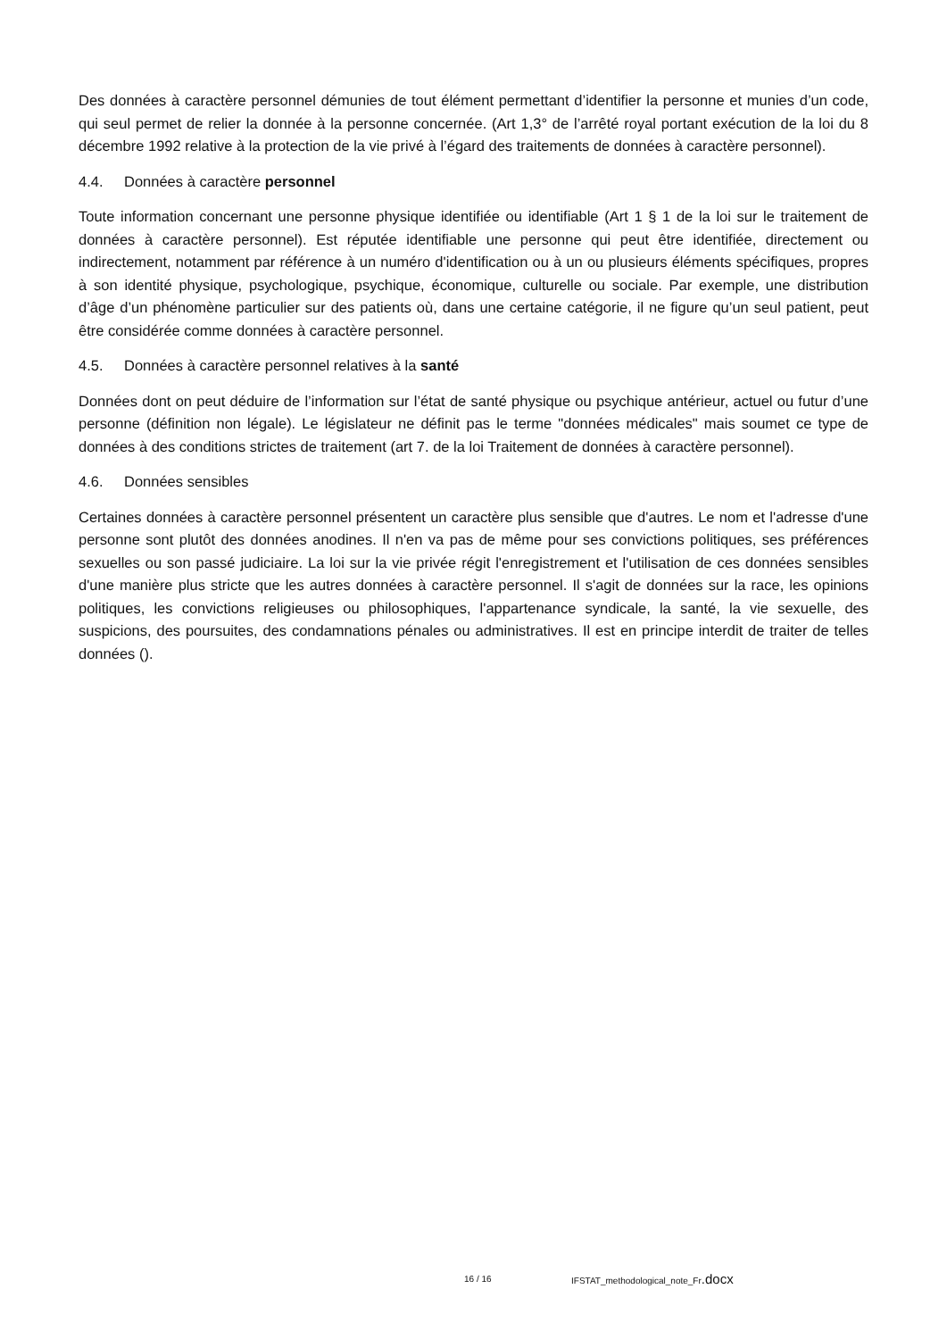Des données à caractère personnel démunies de tout élément permettant d’identifier la personne et munies d’un code, qui seul permet de relier la donnée à la personne concernée. (Art 1,3° de l’arrêté royal portant exécution de la loi du 8 décembre 1992 relative à la protection de la vie privé à l’égard des traitements de données à caractère personnel).
4.4. Données à caractère personnel
Toute information concernant une personne physique identifiée ou identifiable (Art 1 § 1 de la loi sur le traitement de données à caractère personnel). Est réputée identifiable une personne qui peut être identifiée, directement ou indirectement, notamment par référence à un numéro d'identification ou à un ou plusieurs éléments spécifiques, propres à son identité physique, psychologique, psychique, économique, culturelle ou sociale. Par exemple, une distribution d’âge d’un phénomène particulier sur des patients où, dans une certaine catégorie, il ne figure qu’un seul patient, peut être considérée comme données à caractère personnel.
4.5. Données à caractère personnel relatives à la santé
Données dont on peut déduire de l’information sur l’état de santé physique ou psychique antérieur, actuel ou futur d’une personne (définition non légale). Le législateur ne définit pas le terme "données médicales" mais soumet ce type de données à des conditions strictes de traitement (art 7. de la loi Traitement de données à caractère personnel).
4.6. Données sensibles
Certaines données à caractère personnel présentent un caractère plus sensible que d'autres. Le nom et l'adresse d'une personne sont plutôt des données anodines. Il n'en va pas de même pour ses convictions politiques, ses préférences sexuelles ou son passé judiciaire. La loi sur la vie privée régit l'enregistrement et l'utilisation de ces données sensibles d'une manière plus stricte que les autres données à caractère personnel. Il s'agit de données sur la race, les opinions politiques, les convictions religieuses ou philosophiques, l'appartenance syndicale, la santé, la vie sexuelle, des suspicions, des poursuites, des condamnations pénales ou administratives. Il est en principe interdit de traiter de telles données ().
16 / 16 IFSTAT_methodological_note_Fr.docx